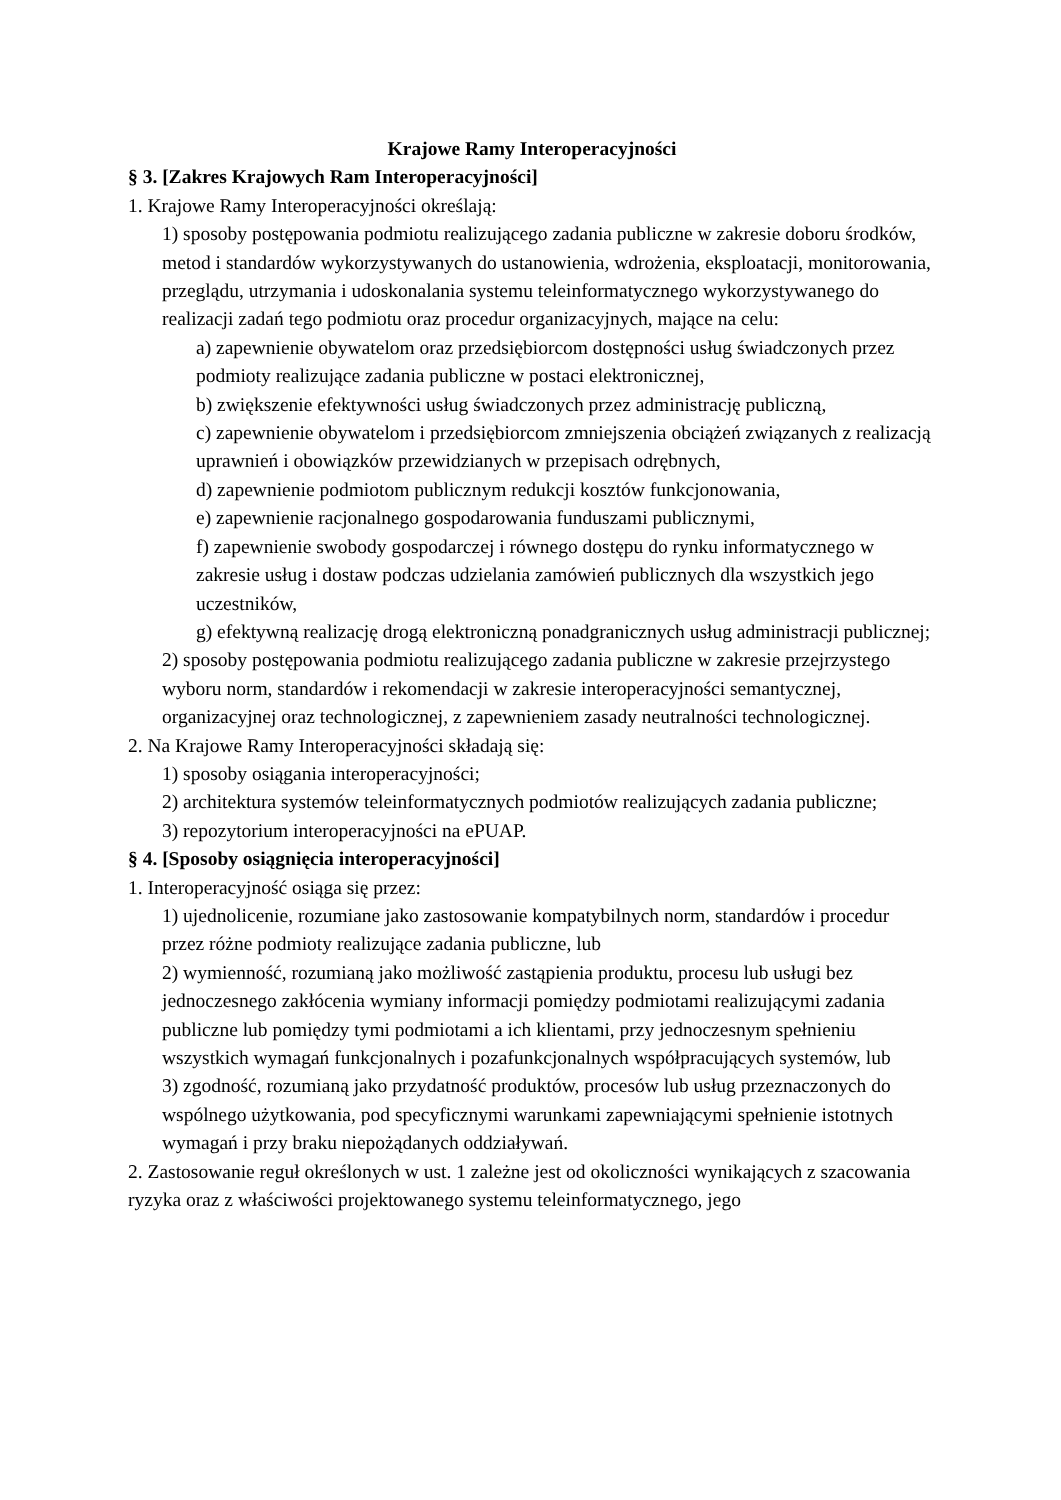Krajowe Ramy Interoperacyjności
§ 3. [Zakres Krajowych Ram Interoperacyjności]
1. Krajowe Ramy Interoperacyjności określają:
1) sposoby postępowania podmiotu realizującego zadania publiczne w zakresie doboru środków, metod i standardów wykorzystywanych do ustanowienia, wdrożenia, eksploatacji, monitorowania, przeglądu, utrzymania i udoskonalania systemu teleinformatycznego wykorzystywanego do realizacji zadań tego podmiotu oraz procedur organizacyjnych, mające na celu:
a) zapewnienie obywatelom oraz przedsiębiorcom dostępności usług świadczonych przez podmioty realizujące zadania publiczne w postaci elektronicznej,
b) zwiększenie efektywności usług świadczonych przez administrację publiczną,
c) zapewnienie obywatelom i przedsiębiorcom zmniejszenia obciążeń związanych z realizacją uprawnień i obowiązków przewidzianych w przepisach odrębnych,
d) zapewnienie podmiotom publicznym redukcji kosztów funkcjonowania,
e) zapewnienie racjonalnego gospodarowania funduszami publicznymi,
f) zapewnienie swobody gospodarczej i równego dostępu do rynku informatycznego w zakresie usług i dostaw podczas udzielania zamówień publicznych dla wszystkich jego uczestników,
g) efektywną realizację drogą elektroniczną ponadgranicznych usług administracji publicznej;
2) sposoby postępowania podmiotu realizującego zadania publiczne w zakresie przejrzystego wyboru norm, standardów i rekomendacji w zakresie interoperacyjności semantycznej, organizacyjnej oraz technologicznej, z zapewnieniem zasady neutralności technologicznej.
2. Na Krajowe Ramy Interoperacyjności składają się:
1) sposoby osiągania interoperacyjności;
2) architektura systemów teleinformatycznych podmiotów realizujących zadania publiczne;
3) repozytorium interoperacyjności na ePUAP.
§ 4. [Sposoby osiągnięcia interoperacyjności]
1. Interoperacyjność osiąga się przez:
1) ujednolicenie, rozumiane jako zastosowanie kompatybilnych norm, standardów i procedur przez różne podmioty realizujące zadania publiczne, lub
2) wymienność, rozumianą jako możliwość zastąpienia produktu, procesu lub usługi bez jednoczesnego zakłócenia wymiany informacji pomiędzy podmiotami realizującymi zadania publiczne lub pomiędzy tymi podmiotami a ich klientami, przy jednoczesnym spełnieniu wszystkich wymagań funkcjonalnych i pozafunkcjonalnych współpracujących systemów, lub
3) zgodność, rozumianą jako przydatność produktów, procesów lub usług przeznaczonych do wspólnego użytkowania, pod specyficznymi warunkami zapewniającymi spełnienie istotnych wymagań i przy braku niepożądanych oddziaływań.
2. Zastosowanie reguł określonych w ust. 1 zależne jest od okoliczności wynikających z szacowania ryzyka oraz z właściwości projektowanego systemu teleinformatycznego, jego